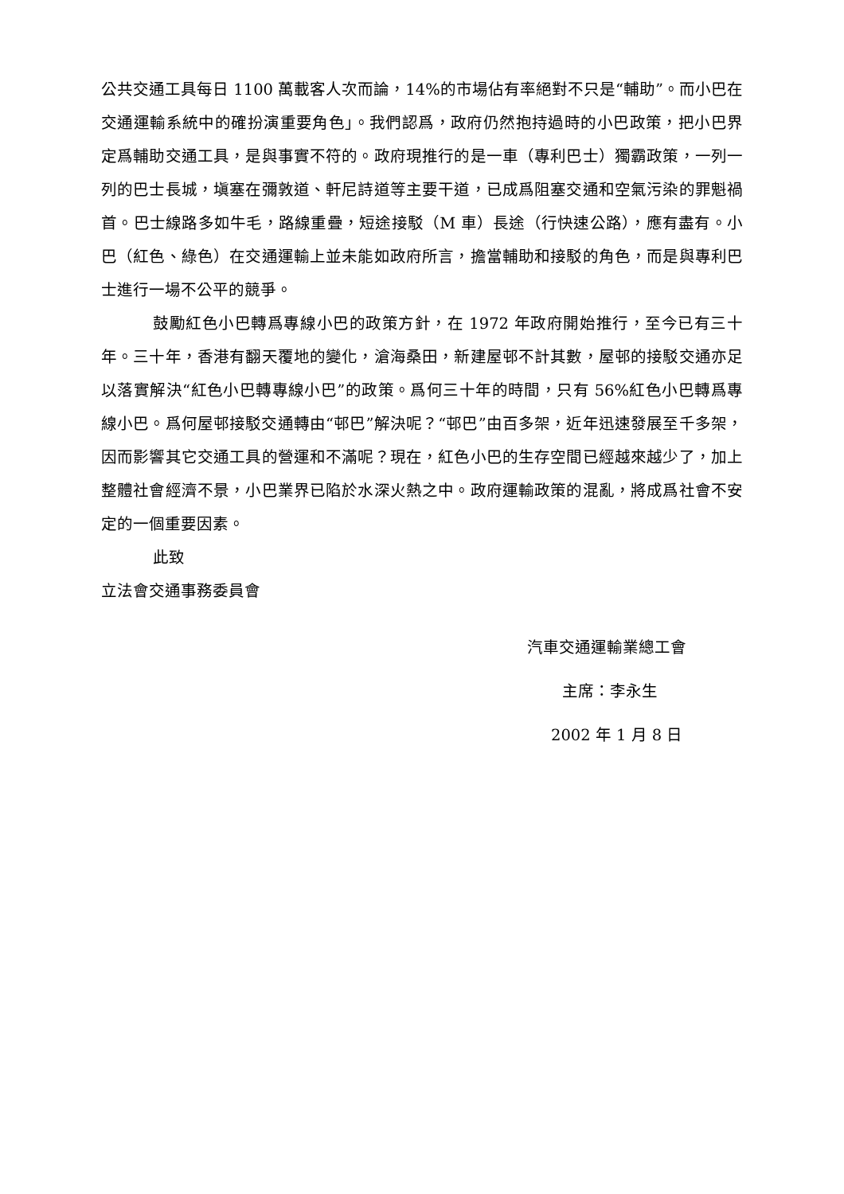公共交通工具每日 1100 萬載客人次而論，14%的市場佔有率絕對不只是“輔助”。而小巴在交通運輸系統中的確扮演重要角色」。我們認爲，政府仍然抱持過時的小巴政策，把小巴界定爲輔助交通工具，是與事實不符的。政府現推行的是一車（專利巴士）獨霸政策，一列一列的巴士長城，塡塞在彌敦道、軒尼詩道等主要干道，已成爲阻塞交通和空氣污染的罪魁禍首。巴士線路多如牛毛，路線重疊，短途接駁（M 車）長途（行快速公路），應有盡有。小巴（紅色、綠色）在交通運輸上並未能如政府所言，擔當輔助和接駁的角色，而是與專利巴士進行一場不公平的競爭。
鼓勵紅色小巴轉爲專線小巴的政策方針，在 1972 年政府開始推行，至今已有三十年。三十年，香港有翻天覆地的變化，滄海桑田，新建屋邨不計其數，屋邨的接駁交通亦足以落實解決“紅色小巴轉專線小巴”的政策。爲何三十年的時間，只有 56%紅色小巴轉爲專線小巴。爲何屋邨接駁交通轉由“邨巴”解決呢？“邨巴”由百多架，近年迅速發展至千多架，因而影響其它交通工具的營運和不滿呢？現在，紅色小巴的生存空間已經越來越少了，加上整體社會經濟不景，小巴業界已陷於水深火熱之中。政府運輸政策的混亂，將成爲社會不安定的一個重要因素。
此致
立法會交通事務委員會
汽車交通運輸業總工會
主席：李永生
2002 年 1 月 8 日